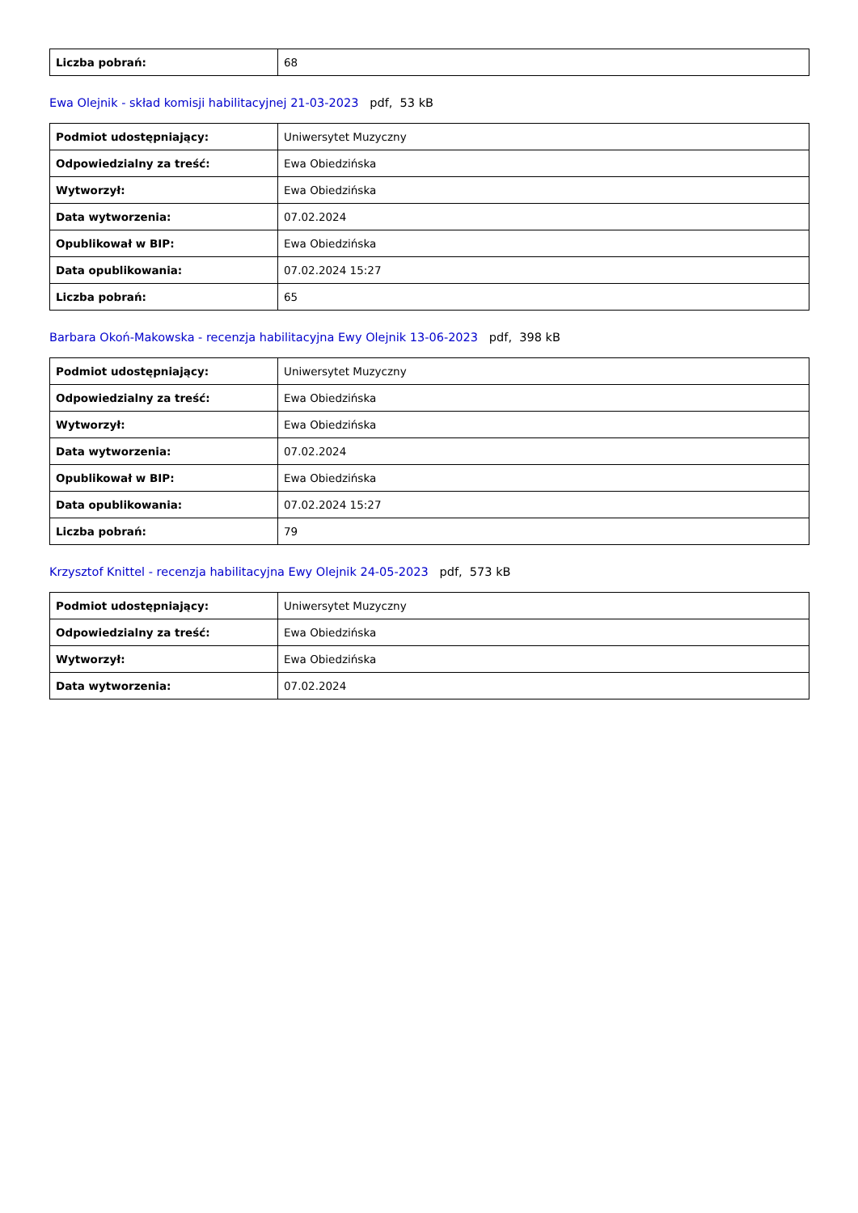| Liczba pobrań: | 68 |
Ewa Olejnik - skład komisji habilitacyjnej 21-03-2023 pdf, 53 kB
| Podmiot udostępniający: | Uniwersytet Muzyczny |
| Odpowiedzialny za treść: | Ewa Obiedzińska |
| Wytworzył: | Ewa Obiedzińska |
| Data wytworzenia: | 07.02.2024 |
| Opublikował w BIP: | Ewa Obiedzińska |
| Data opublikowania: | 07.02.2024 15:27 |
| Liczba pobrań: | 65 |
Barbara Okoń-Makowska - recenzja habilitacyjna Ewy Olejnik 13-06-2023 pdf, 398 kB
| Podmiot udostępniający: | Uniwersytet Muzyczny |
| Odpowiedzialny za treść: | Ewa Obiedzińska |
| Wytworzył: | Ewa Obiedzińska |
| Data wytworzenia: | 07.02.2024 |
| Opublikował w BIP: | Ewa Obiedzińska |
| Data opublikowania: | 07.02.2024 15:27 |
| Liczba pobrań: | 79 |
Krzysztof Knittel - recenzja habilitacyjna Ewy Olejnik 24-05-2023 pdf, 573 kB
| Podmiot udostępniający: | Uniwersytet Muzyczny |
| Odpowiedzialny za treść: | Ewa Obiedzińska |
| Wytworzył: | Ewa Obiedzińska |
| Data wytworzenia: | 07.02.2024 |